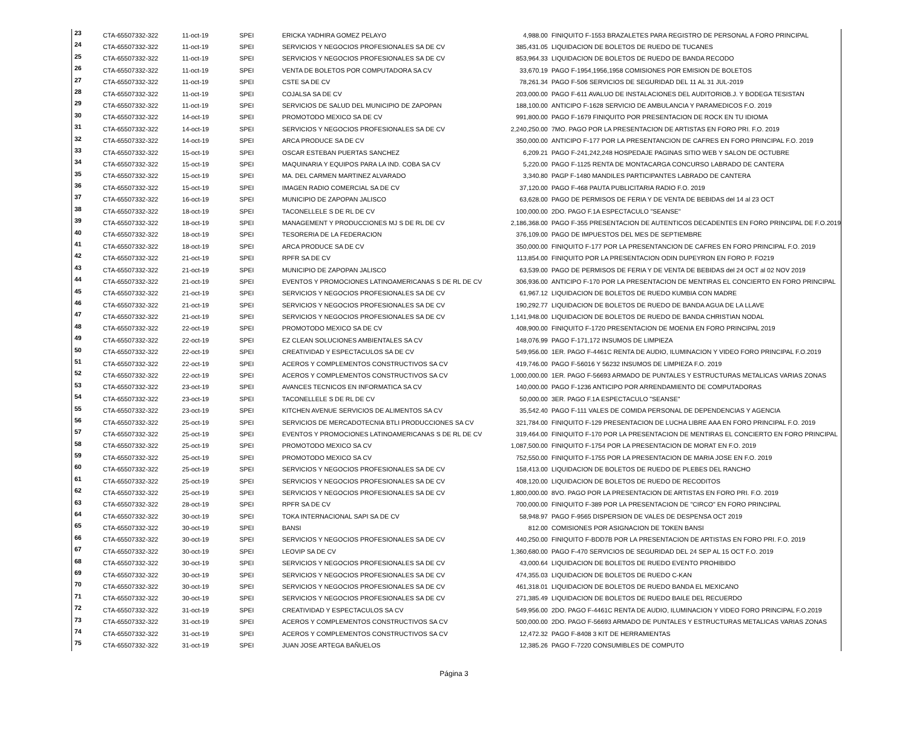| 23 | CTA-65507332-322 | 11-oct-19 | SPEI | ERICKA YADHIRA GOMEZ PELAYO | 4,988.00 | FINIQUITO F-1553 BRAZALETES PARA REGISTRO DE PERSONAL A FORO PRINCIPAL |
| 24 | CTA-65507332-322 | 11-oct-19 | SPEI | SERVICIOS Y NEGOCIOS PROFESIONALES SA DE CV | 385,431.05 | LIQUIDACION DE BOLETOS DE RUEDO DE TUCANES |
| 25 | CTA-65507332-322 | 11-oct-19 | SPEI | SERVICIOS Y NEGOCIOS PROFESIONALES SA DE CV | 853,964.33 | LIQUIDACION DE BOLETOS DE RUEDO DE BANDA RECODO |
| 26 | CTA-65507332-322 | 11-oct-19 | SPEI | VENTA DE BOLETOS POR COMPUTADORA SA CV | 33,670.19 | PAGO F-1954,1956,1958 COMISIONES POR EMISION DE BOLETOS |
| 27 | CTA-65507332-322 | 11-oct-19 | SPEI | CSTE SA DE CV | 78,261.34 | PAGO F-506 SERVICIOS DE SEGURIDAD DEL 11 AL 31 JUL-2019 |
| 28 | CTA-65507332-322 | 11-oct-19 | SPEI | COJALSA SA DE CV | 203,000.00 | PAGO F-611 AVALUO DE INSTALACIONES DEL AUDITORIOB.J. Y BODEGA TESISTAN |
| 29 | CTA-65507332-322 | 11-oct-19 | SPEI | SERVICIOS DE SALUD DEL MUNICIPIO DE ZAPOPAN | 188,100.00 | ANTICIPO F-1628 SERVICIO DE AMBULANCIA Y PARAMEDICOS F.O. 2019 |
| 30 | CTA-65507332-322 | 14-oct-19 | SPEI | PROMOTODO MEXICO SA DE CV | 991,800.00 | PAGO F-1679 FINIQUITO POR PRESENTACION DE ROCK EN TU IDIOMA |
| 31 | CTA-65507332-322 | 14-oct-19 | SPEI | SERVICIOS Y NEGOCIOS PROFESIONALES SA DE CV | 2,240,250.00 | 7MO. PAGO POR LA PRESENTACION DE ARTISTAS EN FORO PRI. F.O. 2019 |
| 32 | CTA-65507332-322 | 14-oct-19 | SPEI | ARCA PRODUCE SA DE CV | 350,000.00 | ANTICIPO F-177 POR LA PRESENTANCION DE CAFRES EN FORO PRINCIPAL F.O. 2019 |
| 33 | CTA-65507332-322 | 15-oct-19 | SPEI | OSCAR ESTEBAN PUERTAS SANCHEZ | 6,209.21 | PAGO F-241,242,248 HOSPEDAJE PAGINAS SITIO WEB Y SALON DE OCTUBRE |
| 34 | CTA-65507332-322 | 15-oct-19 | SPEI | MAQUINARIA Y EQUIPOS PARA LA IND. COBA SA CV | 5,220.00 | PAGO F-1125 RENTA DE MONTACARGA CONCURSO LABRADO DE CANTERA |
| 35 | CTA-65507332-322 | 15-oct-19 | SPEI | MA. DEL CARMEN MARTINEZ ALVARADO | 3,340.80 | PAGP F-1480 MANDILES PARTICIPANTES LABRADO DE CANTERA |
| 36 | CTA-65507332-322 | 15-oct-19 | SPEI | IMAGEN RADIO COMERCIAL SA DE CV | 37,120.00 | PAGO F-468 PAUTA PUBLICITARIA RADIO F.O. 2019 |
| 37 | CTA-65507332-322 | 16-oct-19 | SPEI | MUNICIPIO DE ZAPOPAN JALISCO | 63,628.00 | PAGO DE PERMISOS DE FERIA Y DE VENTA DE BEBIDAS del 14 al 23 OCT |
| 38 | CTA-65507332-322 | 18-oct-19 | SPEI | TACONELLELE S DE RL DE CV | 100,000.00 | 2DO. PAGO F.1A ESPECTACULO "SEANSE" |
| 39 | CTA-65507332-322 | 18-oct-19 | SPEI | MANAGEMENT Y PRODUCCIONES MJ S DE RL DE CV | 2,186,368.00 | PAGO F-355 PRESENTACION DE AUTENTICOS DECADENTES EN FORO PRINCIPAL DE F.O.2019 |
| 40 | CTA-65507332-322 | 18-oct-19 | SPEI | TESORERIA DE LA FEDERACION | 376,109.00 | PAGO DE IMPUESTOS DEL MES DE SEPTIEMBRE |
| 41 | CTA-65507332-322 | 18-oct-19 | SPEI | ARCA PRODUCE SA DE CV | 350,000.00 | FINIQUITO F-177 POR LA PRESENTANCION DE CAFRES EN FORO PRINCIPAL F.O. 2019 |
| 42 | CTA-65507332-322 | 21-oct-19 | SPEI | RPFR SA DE CV | 113,854.00 | FINIQUITO POR LA PRESENTACION ODIN DUPEYRON EN FORO P. FO219 |
| 43 | CTA-65507332-322 | 21-oct-19 | SPEI | MUNICIPIO DE ZAPOPAN JALISCO | 63,539.00 | PAGO DE PERMISOS DE FERIA Y DE VENTA DE BEBIDAS del 24 OCT al 02 NOV 2019 |
| 44 | CTA-65507332-322 | 21-oct-19 | SPEI | EVENTOS Y PROMOCIONES LATINOAMERICANAS S DE RL DE CV | 306,936.00 | ANTICIPO F-170 POR LA PRESENTACION DE MENTIRAS EL CONCIERTO EN FORO PRINCIPAL |
| 45 | CTA-65507332-322 | 21-oct-19 | SPEI | SERVICIOS Y NEGOCIOS PROFESIONALES SA DE CV | 61,967.12 | LIQUIDACION DE BOLETOS DE RUEDO KUMBIA CON MADRE |
| 46 | CTA-65507332-322 | 21-oct-19 | SPEI | SERVICIOS Y NEGOCIOS PROFESIONALES SA DE CV | 190,292.77 | LIQUIDACION DE BOLETOS DE RUEDO DE BANDA AGUA DE LA LLAVE |
| 47 | CTA-65507332-322 | 21-oct-19 | SPEI | SERVICIOS Y NEGOCIOS PROFESIONALES SA DE CV | 1,141,948.00 | LIQUIDACION DE BOLETOS DE RUEDO DE BANDA CHRISTIAN NODAL |
| 48 | CTA-65507332-322 | 22-oct-19 | SPEI | PROMOTODO MEXICO SA DE CV | 408,900.00 | FINIQUITO F-1720 PRESENTACION DE MOENIA EN FORO PRINCIPAL 2019 |
| 49 | CTA-65507332-322 | 22-oct-19 | SPEI | EZ CLEAN SOLUCIONES AMBIENTALES SA CV | 148,076.99 | PAGO F-171,172 INSUMOS DE LIMPIEZA |
| 50 | CTA-65507332-322 | 22-oct-19 | SPEI | CREATIVIDAD Y ESPECTACULOS SA DE CV | 549,956.00 | 1ER. PAGO F-4461C RENTA DE AUDIO, ILUMINACION Y VIDEO FORO PRINCIPAL F.O.2019 |
| 51 | CTA-65507332-322 | 22-oct-19 | SPEI | ACEROS Y COMPLEMENTOS CONSTRUCTIVOS SA CV | 419,746.00 | PAGO F-56016 Y 56232 INSUMOS DE LIMPIEZA F.O. 2019 |
| 52 | CTA-65507332-322 | 22-oct-19 | SPEI | ACEROS Y COMPLEMENTOS CONSTRUCTIVOS SA CV | 1,000,000.00 | 1ER. PAGO F-56693 ARMADO DE PUNTALES Y ESTRUCTURAS METALICAS VARIAS ZONAS |
| 53 | CTA-65507332-322 | 23-oct-19 | SPEI | AVANCES TECNICOS EN INFORMATICA SA CV | 140,000.00 | PAGO F-1236 ANTICIPO POR ARRENDAMIENTO DE COMPUTADORAS |
| 54 | CTA-65507332-322 | 23-oct-19 | SPEI | TACONELLELE S DE RL DE CV | 50,000.00 | 3ER. PAGO F.1A ESPECTACULO "SEANSE" |
| 55 | CTA-65507332-322 | 23-oct-19 | SPEI | KITCHEN AVENUE SERVICIOS DE ALIMENTOS SA CV | 35,542.40 | PAGO F-111 VALES DE COMIDA PERSONAL DE DEPENDENCIAS Y AGENCIA |
| 56 | CTA-65507332-322 | 25-oct-19 | SPEI | SERVICIOS DE MERCADOTECNIA BTLI PRODUCCIONES SA CV | 321,784.00 | FINIQUITO F-129 PRESENTACION DE LUCHA LIBRE AAA EN FORO PRINCIPAL F.O. 2019 |
| 57 | CTA-65507332-322 | 25-oct-19 | SPEI | EVENTOS Y PROMOCIONES LATINOAMERICANAS S DE RL DE CV | 319,464.00 | FINIQUITO F-170 POR LA PRESENTACION DE MENTIRAS EL CONCIERTO EN FORO PRINCIPAL |
| 58 | CTA-65507332-322 | 25-oct-19 | SPEI | PROMOTODO MEXICO SA CV | 1,087,500.00 | FINIQUITO F-1754 POR LA PRESENTACION DE MORAT EN F.O. 2019 |
| 59 | CTA-65507332-322 | 25-oct-19 | SPEI | PROMOTODO MEXICO SA CV | 752,550.00 | FINIQUITO F-1755 POR LA PRESENTACION DE MARIA JOSE EN F.O. 2019 |
| 60 | CTA-65507332-322 | 25-oct-19 | SPEI | SERVICIOS Y NEGOCIOS PROFESIONALES SA DE CV | 158,413.00 | LIQUIDACION DE BOLETOS DE RUEDO DE PLEBES DEL RANCHO |
| 61 | CTA-65507332-322 | 25-oct-19 | SPEI | SERVICIOS Y NEGOCIOS PROFESIONALES SA DE CV | 408,120.00 | LIQUIDACION DE BOLETOS DE RUEDO DE RECODITOS |
| 62 | CTA-65507332-322 | 25-oct-19 | SPEI | SERVICIOS Y NEGOCIOS PROFESIONALES SA DE CV | 1,800,000.00 | 8VO. PAGO POR LA PRESENTACION DE ARTISTAS EN FORO PRI. F.O. 2019 |
| 63 | CTA-65507332-322 | 28-oct-19 | SPEI | RPFR SA DE CV | 700,000.00 | FINIQUITO F-389 POR LA PRESENTACION DE "CIRCO" EN FORO PRINCIPAL |
| 64 | CTA-65507332-322 | 30-oct-19 | SPEI | TOKA INTERNACIONAL SAPI SA DE CV | 58,948.97 | PAGO F-9565 DISPERSION DE VALES DE DESPENSA OCT 2019 |
| 65 | CTA-65507332-322 | 30-oct-19 | SPEI | BANSI | 812.00 | COMISIONES POR ASIGNACION DE TOKEN BANSI |
| 66 | CTA-65507332-322 | 30-oct-19 | SPEI | SERVICIOS Y NEGOCIOS PROFESIONALES SA DE CV | 440,250.00 | FINIQUITO F-BDD7B POR LA PRESENTACION DE ARTISTAS EN FORO PRI. F.O. 2019 |
| 67 | CTA-65507332-322 | 30-oct-19 | SPEI | LEOVIP SA DE CV | 1,360,680.00 | PAGO F-470 SERVICIOS DE SEGURIDAD DEL 24 SEP AL 15 OCT F.O. 2019 |
| 68 | CTA-65507332-322 | 30-oct-19 | SPEI | SERVICIOS Y NEGOCIOS PROFESIONALES SA DE CV | 43,000.64 | LIQUIDACION DE BOLETOS DE RUEDO EVENTO PROHIBIDO |
| 69 | CTA-65507332-322 | 30-oct-19 | SPEI | SERVICIOS Y NEGOCIOS PROFESIONALES SA DE CV | 474,355.03 | LIQUIDACION DE BOLETOS DE RUEDO C-KAN |
| 70 | CTA-65507332-322 | 30-oct-19 | SPEI | SERVICIOS Y NEGOCIOS PROFESIONALES SA DE CV | 461,318.01 | LIQUIDACION DE BOLETOS DE RUEDO BANDA EL MEXICANO |
| 71 | CTA-65507332-322 | 30-oct-19 | SPEI | SERVICIOS Y NEGOCIOS PROFESIONALES SA DE CV | 271,385.49 | LIQUIDACION DE BOLETOS DE RUEDO BAILE DEL RECUERDO |
| 72 | CTA-65507332-322 | 31-oct-19 | SPEI | CREATIVIDAD Y ESPECTACULOS SA CV | 549,956.00 | 2DO. PAGO F-4461C RENTA DE AUDIO, ILUMINACION Y VIDEO FORO PRINCIPAL F.O.2019 |
| 73 | CTA-65507332-322 | 31-oct-19 | SPEI | ACEROS Y COMPLEMENTOS CONSTRUCTIVOS SA CV | 500,000.00 | 2DO. PAGO F-56693 ARMADO DE PUNTALES Y ESTRUCTURAS METALICAS VARIAS ZONAS |
| 74 | CTA-65507332-322 | 31-oct-19 | SPEI | ACEROS Y COMPLEMENTOS CONSTRUCTIVOS SA CV | 12,472.32 | PAGO F-8408 3 KIT DE HERRAMIENTAS |
| 75 | CTA-65507332-322 | 31-oct-19 | SPEI | JUAN JOSE ARTEGA BAÑUELOS | 12,385.26 | PAGO F-7220 CONSUMIBLES DE COMPUTO |
Página 3